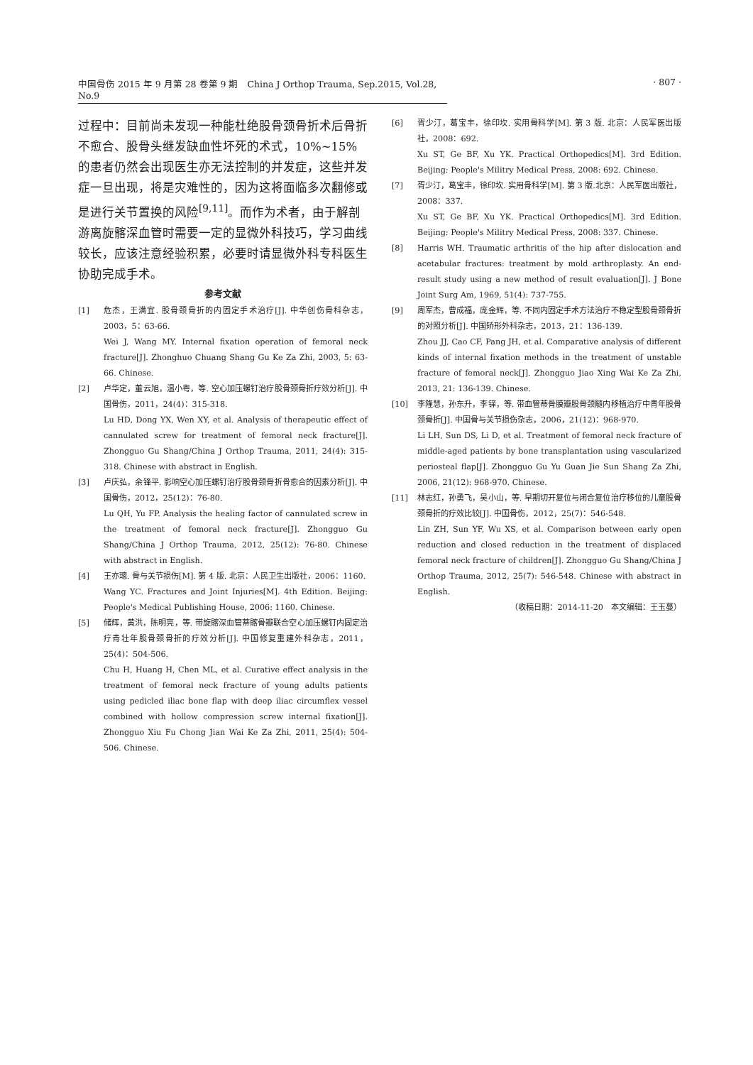中国骨伤 2015 年 9 月第 28 卷第 9 期　China J Orthop Trauma, Sep.2015, Vol.28, No.9 · 807 ·
过程中：目前尚未发现一种能杜绝股骨颈骨折术后骨折不愈合、股骨头继发缺血性坏死的术式，10%~15%的患者仍然会出现医生亦无法控制的并发症，这些并发症一旦出现，将是灾难性的，因为这将面临多次翻修或是进行关节置换的风险<sup>[9,11]</sup>。而作为术者，由于解剖游离旋髂深血管时需要一定的显微外科技巧，学习曲线较长，应该注意经验积累，必要时请显微外科专科医生协助完成手术。
参考文献
[1] 危杰，王满宜. 股骨颈骨折的内固定手术治疗[J]. 中华创伤骨科杂志，2003，5：63-66.
Wei J, Wang MY. Internal fixation operation of femoral neck fracture[J]. Zhonghuo Chuang Shang Gu Ke Za Zhi, 2003, 5: 63-66. Chinese.
[2] 卢华定，董云旭，温小粤，等. 空心加压螺钉治疗股骨颈骨折疗效分析[J]. 中国骨伤，2011，24(4)：315-318.
Lu HD, Dong YX, Wen XY, et al. Analysis of therapeutic effect of cannulated screw for treatment of femoral neck fracture[J]. Zhongguo Gu Shang/China J Orthop Trauma, 2011, 24(4): 315-318. Chinese with abstract in English.
[3] 卢庆弘，余锋平. 影响空心加压螺钉治疗股骨颈骨折骨愈合的因素分析[J]. 中国骨伤，2012，25(12)：76-80.
Lu QH, Yu FP. Analysis the healing factor of cannulated screw in the treatment of femoral neck fracture[J]. Zhongguo Gu Shang/China J Orthop Trauma, 2012, 25(12): 76-80. Chinese with abstract in English.
[4] 王亦璁. 骨与关节损伤[M]. 第 4 版. 北京：人民卫生出版社，2006：1160.
Wang YC. Fractures and Joint Injuries[M]. 4th Edition. Beijing: People's Medical Publishing House, 2006: 1160. Chinese.
[5] 储辉，黄洪，陈明亮，等. 带旋髂深血管蒂髂骨瓣联合空心加压螺钉内固定治疗青壮年股骨颈骨折的疗效分析[J]. 中国修复重建外科杂志，2011，25(4)：504-506.
Chu H, Huang H, Chen ML, et al. Curative effect analysis in the treatment of femoral neck fracture of young adults patients using pedicled iliac bone flap with deep iliac circumflex vessel combined with hollow compression screw internal fixation[J]. Zhongguo Xiu Fu Chong Jian Wai Ke Za Zhi, 2011, 25(4): 504-506. Chinese.
[6] 胥少汀，葛宝丰，徐印坎. 实用骨科学[M]. 第 3 版. 北京：人民军医出版社，2008：692.
Xu ST, Ge BF, Xu YK. Practical Orthopedics[M]. 3rd Edition. Beijing: People's Militry Medical Press, 2008: 692. Chinese.
[7] 胥少汀，葛宝丰，徐印坎. 实用骨科学[M]. 第 3 版.北京：人民军医出版社，2008：337.
Xu ST, Ge BF, Xu YK. Practical Orthopedics[M]. 3rd Edition. Beijing: People's Militry Medical Press, 2008: 337. Chinese.
[8] Harris WH. Traumatic arthritis of the hip after dislocation and acetabular fractures: treatment by mold arthroplasty. An end-result study using a new method of result evaluation[J]. J Bone Joint Surg Am, 1969, 51(4): 737-755.
[9] 周军杰，曹成福，庞金辉，等. 不同内固定手术方法治疗不稳定型股骨颈骨折的对照分析[J]. 中国矫形外科杂志，2013，21：136-139.
Zhou JJ, Cao CF, Pang JH, et al. Comparative analysis of different kinds of internal fixation methods in the treatment of unstable fracture of femoral neck[J]. Zhongguo Jiao Xing Wai Ke Za Zhi, 2013, 21: 136-139. Chinese.
[10] 李隆慧，孙东升，李铎，等. 带血管蒂骨膜瓣股骨颈髓内移植治疗中青年股骨颈骨折[J]. 中国骨与关节损伤杂志，2006，21(12)：968-970.
Li LH, Sun DS, Li D, et al. Treatment of femoral neck fracture of middle-aged patients by bone transplantation using vascularized periosteal flap[J]. Zhongguo Gu Yu Guan Jie Sun Shang Za Zhi, 2006, 21(12): 968-970. Chinese.
[11] 林志红，孙勇飞，吴小山，等. 早期切开复位与闭合复位治疗移位的儿童股骨颈骨折的疗效比较[J]. 中国骨伤，2012，25(7)：546-548.
Lin ZH, Sun YF, Wu XS, et al. Comparison between early open reduction and closed reduction in the treatment of displaced femoral neck fracture of children[J]. Zhongguo Gu Shang/China J Orthop Trauma, 2012, 25(7): 546-548. Chinese with abstract in English.
（收稿日期：2014-11-20　本文编辑：王玉蔓）